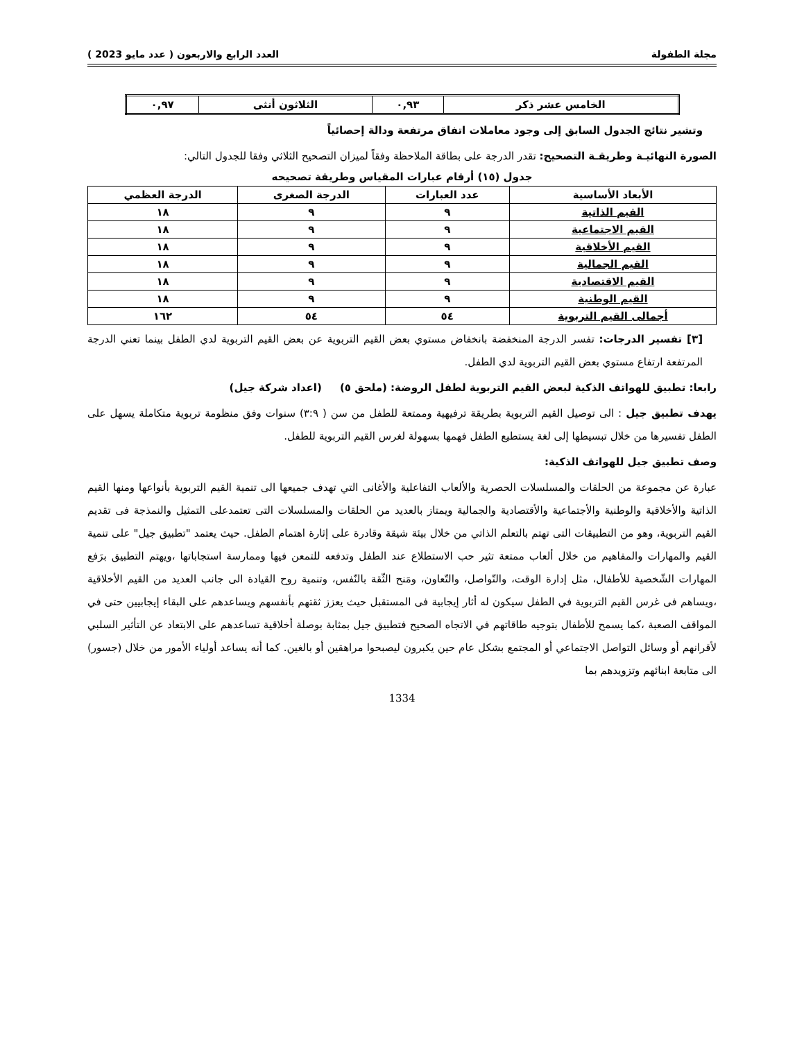مجلة الطفولة العدد الرابع والاربعون ( عدد مايو 2023 )
| الخامس عشر ذكر | ٠,٩٣ | الثلاثون أنثى | ٠,٩٧ |
وتشير نتائج الجدول السابق إلى وجود معاملات اتفاق مرتفعة ودالة إحصائياً
الصورة النهائيـة وطريقـة التصحيح: تقدر الدرجة على بطاقة الملاحظة وفقاً لميزان التصحيح الثلاثي وفقا للجدول التالي:
جدول (١٥) أرقام عبارات المقياس وطريقة تصحيحه
| الأبعاد الأساسية | عدد العبارات | الدرجة الصغرى | الدرجة العظمي |
| --- | --- | --- | --- |
| القيم الذاتية | ٩ | ٩ | ١٨ |
| القيم الاجتماعية | ٩ | ٩ | ١٨ |
| القيم الأخلاقية | ٩ | ٩ | ١٨ |
| القيم الجمالية | ٩ | ٩ | ١٨ |
| القيم الاقتصادية | ٩ | ٩ | ١٨ |
| القيم الوطنية | ٩ | ٩ | ١٨ |
| أجمالى القيم التربوية | ٥٤ | ٥٤ | ١٦٢ |
[٣] تفسير الدرجات: تفسر الدرجة المنخفضة بانخفاض مستوي بعض القيم التربوية عن بعض القيم التربوية لدي الطفل بينما تعني الدرجة المرتفعة ارتفاع مستوي بعض القيم التربوية لدي الطفل.
رابعا: تطبيق للهواتف الذكية لبعض القيم التربوية لطفل الروضة: (ملحق ٥) (اعداد شركة جيل)
يهدف تطبيق جيل : الى توصيل القيم التربوية بطريقة ترفيهية وممتعة للطفل من سن ( ٣:٩) سنوات وفق منظومة تربوية متكاملة يسهل على الطفل تفسيرها من خلال تبسيطها إلى لغة يستطيع الطفل فهمها بسهولة لغرس القيم التربوية للطفل.
وصف تطبيق جيل للهواتف الذكية:
عبارة عن مجموعة من الحلقات والمسلسلات الحصرية والألعاب التفاعلية والأغانى التي تهدف جميعها الى تنمية القيم التربوية بأنواعها ومنها القيم الذاتية والأخلاقية والوطنية والأجتماعية والأقتصادية والجمالية ويمتاز بالعديد من الحلقات والمسلسلات التى تعتمدعلى التمثيل والنمذجة فى تقديم القيم التربوية، وهو من التطبيقات التى تهتم بالتعلم الذاتي من خلال بيئة شيقة وقادرة على إثارة اهتمام الطفل. حيث يعتمد "تطبيق جيل" على تنمية القيم والمهارات والمفاهيم من خلال ألعاب ممتعة تثير حب الاستطلاع عند الطفل وتدفعه للتمعن فيها وممارسة استجاباتها ،ويهتم التطبيق برَفع المهارات الشّخصية للأطفال، مثل إدارة الوقت، والتّواصل، والتّعاون، ومَنح الثّقة بالنّفس، وتنمية روح القيادة الى جانب العديد من القيم الأخلاقية ،ويساهم فى غرس القيم التربوية في الطفل سيكون له أثار إيجابية فى المستقبل حيث يعزز ثقتهم بأنفسهم ويساعدهم على البقاء إيجابيين حتى في المواقف الصعبة ،كما يسمح للأطفال بتوجيه طاقاتهم في الاتجاه الصحيح فتطبيق جيل بمثابة بوصلة أخلاقية تساعدهم على الابتعاد عن التأثير السلبي لأقرانهم أو وسائل التواصل الاجتماعي أو المجتمع بشكل عام حين يكبرون ليصبحوا مراهقين أو بالغين. كما أنه يساعد أولياء الأمور من خلال (جسور) الى متابعة ابنائهم وتزويدهم بما
1334